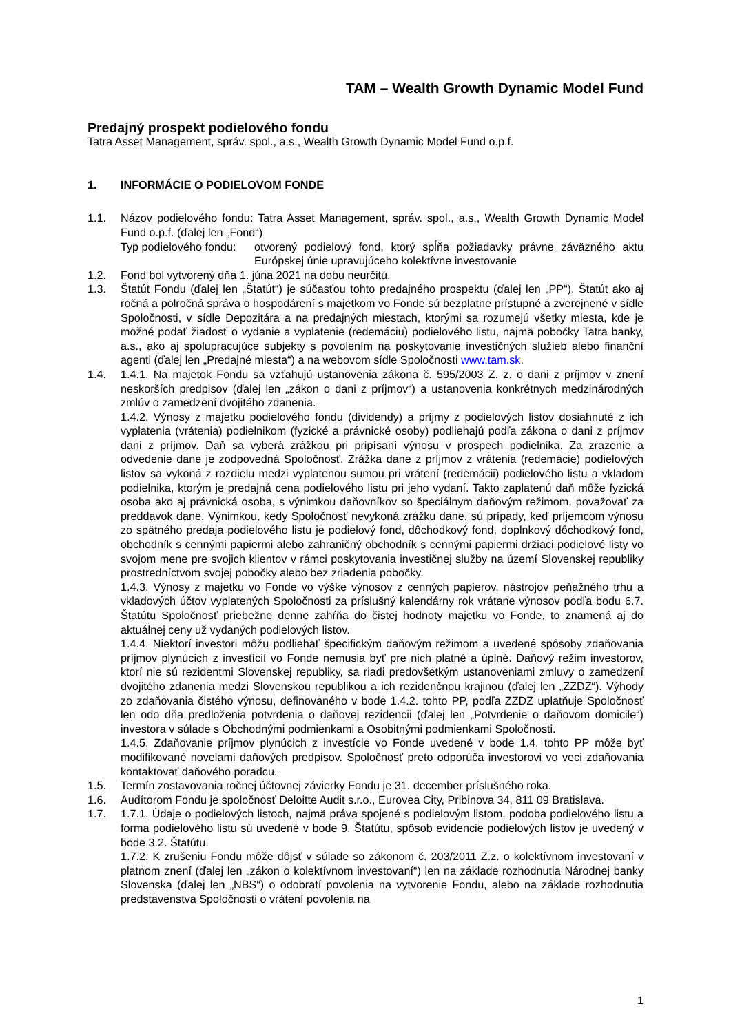TAM – Wealth Growth Dynamic Model Fund
Predajný prospekt podielového fondu
Tatra Asset Management, správ. spol., a.s., Wealth Growth Dynamic Model Fund o.p.f.
1. INFORMÁCIE O PODIELOVOM FONDE
1.1. Názov podielového fondu: Tatra Asset Management, správ. spol., a.s., Wealth Growth Dynamic Model Fund o.p.f. (ďalej len „Fond“)
Typ podielového fondu: otvorený podielový fond, ktorý spĺňa požiadavky právne záväzného aktu Európskej únie upravujúceho kolektívne investovanie
1.2. Fond bol vytvorený dňa 1. júna 2021 na dobu neurčitú.
1.3. Štatút Fondu (ďalej len „Štatút“) je súčasťou tohto predajného prospektu (ďalej len „PP“). Štatút ako aj ročná a polročná správa o hospodárení s majetkom vo Fonde sú bezplatne prístupné a zverejnené v sídle Spoločnosti, v sídle Depozitára a na predajných miestach, ktorými sa rozumejú všetky miesta, kde je možné podať žiadosť o vydanie a vyplatenie (redemáciu) podielového listu, najmä pobočky Tatra banky, a.s., ako aj spolupracujúce subjekty s povolením na poskytovanie investičných služieb alebo finanční agenti (ďalej len „Predajné miesta“) a na webovom sídle Spoločnosti www.tam.sk.
1.4. 1.4.1. Na majetok Fondu sa vzťahujú ustanovenia zákona č. 595/2003 Z. z. o dani z príjmov v znení neskorších predpisov (ďalej len „zákon o dani z príjmov“) a ustanovenia konkrétnych medzinárodných zmlúv o zamedzení dvojitého zdanenia.
1.4.2. Výnosy z majetku podielového fondu (dividendy) a príjmy z podielových listov dosiahnuté z ich vyplatenia (vrátenia) podielnikom (fyzické a právnické osoby) podliehajú podľa zákona o dani z príjmov dani z príjmov. Daň sa vyberá zrážkou pri pripísaní výnosu v prospech podielnika. Za zrazenie a odvedenie dane je zodpovedná Spoločnosť. Zrážka dane z príjmov z vrátenia (redemácie) podielových listov sa vykoná z rozdielu medzi vyplatenou sumou pri vrátení (redemácii) podielového listu a vkladom podielnika, ktorým je predajná cena podielového listu pri jeho vydaní. Takto zaplatenú daň môže fyzická osoba ako aj právnická osoba, s výnimkou daňovníkov so špeciálnym daňovým režimom, považovať za preddavok dane. Výnimkou, kedy Spoločnosť nevykoná zrážku dane, sú prípady, keď príjemcom výnosu zo spätného predaja podielového listu je podielový fond, dôchodkový fond, doplnkový dôchodkový fond, obchodník s cennými papiermi alebo zahraničný obchodník s cennými papiermi držiaci podielové listy vo svojom mene pre svojich klientov v rámci poskytovania investičnej služby na území Slovenskej republiky prostredníctvom svojej pobočky alebo bez zriadenia pobočky.
1.4.3. Výnosy z majetku vo Fonde vo výške výnosov z cenných papierov, nástrojov peňažného trhu a vkladových účtov vyplatených Spoločnosti za príslušný kalendárny rok vrátane výnosov podľa bodu 6.7. Štatútu Spoločnosť priebežne denne zahŕňa do čistej hodnoty majetku vo Fonde, to znamená aj do aktuálnej ceny už vydaných podielových listov.
1.4.4. Niektorí investori môžu podliehať špecifickým daňovým režimom a uvedené spôsoby zdaňovania príjmov plynúcich z investícií vo Fonde nemusia byť pre nich platné a úplné. Daňový režim investorov, ktorí nie sú rezidentmi Slovenskej republiky, sa riadi predovšetkým ustanoveniami zmluvy o zamedzení dvojitého zdanenia medzi Slovenskou republikou a ich rezidenčnou krajinou (ďalej len „ZZDZ“). Výhody zo zdaňovania čistého výnosu, definovaného v bode 1.4.2. tohto PP, podľa ZZDZ uplatňuje Spoločnosť len odo dňa predloženia potvrdenia o daňovej rezidencii (ďalej len „Potvrdenie o daňovom domicile“) investora v súlade s Obchodnými podmienkami a Osobitnými podmienkami Spoločnosti.
1.4.5. Zdaňovanie príjmov plynúcich z investície vo Fonde uvedené v bode 1.4. tohto PP môže byť modifikované novelami daňových predpisov. Spoločnosť preto odporúča investorovi vo veci zdaňovania kontaktovať daňového poradcu.
1.5. Termín zostavovania ročnej účtovnej závierky Fondu je 31. december príslušného roka.
1.6. Audítorom Fondu je spoločnosť Deloitte Audit s.r.o., Eurovea City, Pribinova 34, 811 09 Bratislava.
1.7. 1.7.1. Údaje o podielových listoch, najmä práva spojené s podielovým listom, podoba podielového listu a forma podielového listu sú uvedené v bode 9. Štatútu, spôsob evidencie podielových listov je uvedený v bode 3.2. Štatútu.
1.7.2. K zrušeniu Fondu môže dôjsť v súlade so zákonom č. 203/2011 Z.z. o kolektívnom investovaní v platnom znení (ďalej len „zákon o kolektívnom investovaní“) len na základe rozhodnutia Národnej banky Slovenska (ďalej len „NBS“) o odobratí povolenia na vytvorenie Fondu, alebo na základe rozhodnutia predstavenstva Spoločnosti o vrátení povolenia na
1